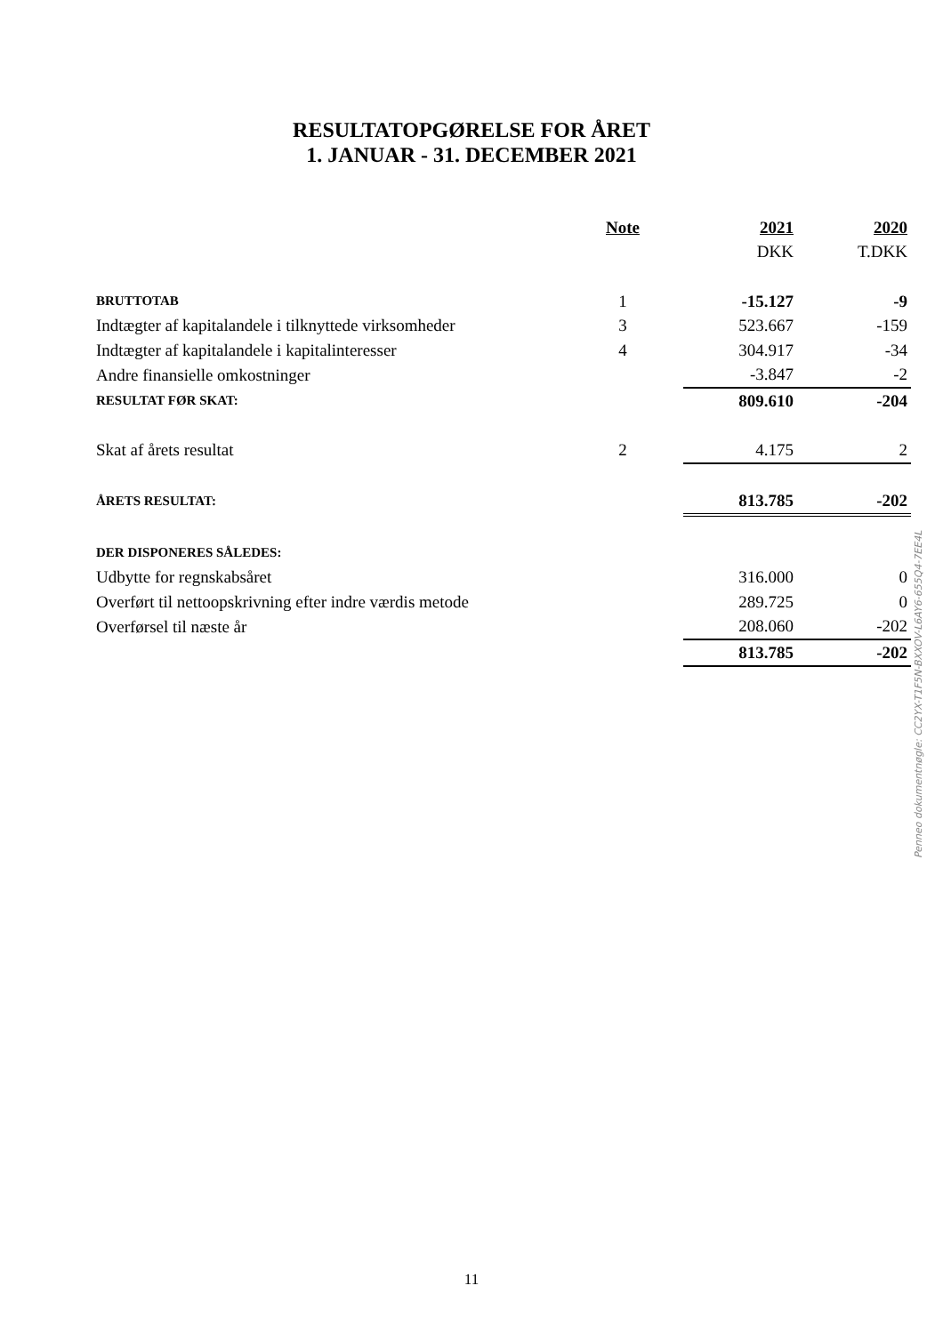RESULTATOPGØRELSE FOR ÅRET
1. JANUAR - 31. DECEMBER 2021
| | Note | 2021 | 2020 |
| --- | --- | --- | --- |
| | | DKK | T.DKK |
| BRUTTOTAB | 1 | -15.127 | -9 |
| Indtægter af kapitalandele i tilknyttede virksomheder | 3 | 523.667 | -159 |
| Indtægter af kapitalandele i kapitalinteresser | 4 | 304.917 | -34 |
| Andre finansielle omkostninger | | -3.847 | -2 |
| RESULTAT FØR SKAT: | | 809.610 | -204 |
| Skat af årets resultat | 2 | 4.175 | 2 |
| ÅRETS RESULTAT: | | 813.785 | -202 |
| DER DISPONERES SÅLEDES: | | | |
| Udbytte for regnskabsåret | | 316.000 | 0 |
| Overført til nettoopskrivning efter indre værdis metode | | 289.725 | 0 |
| Overførsel til næste år | | 208.060 | -202 |
| | | 813.785 | -202 |
Penneo dokumentnøgle: CC2YX-T1F5N-BXXOV-L6AY6-655Q4-7EE4L
11